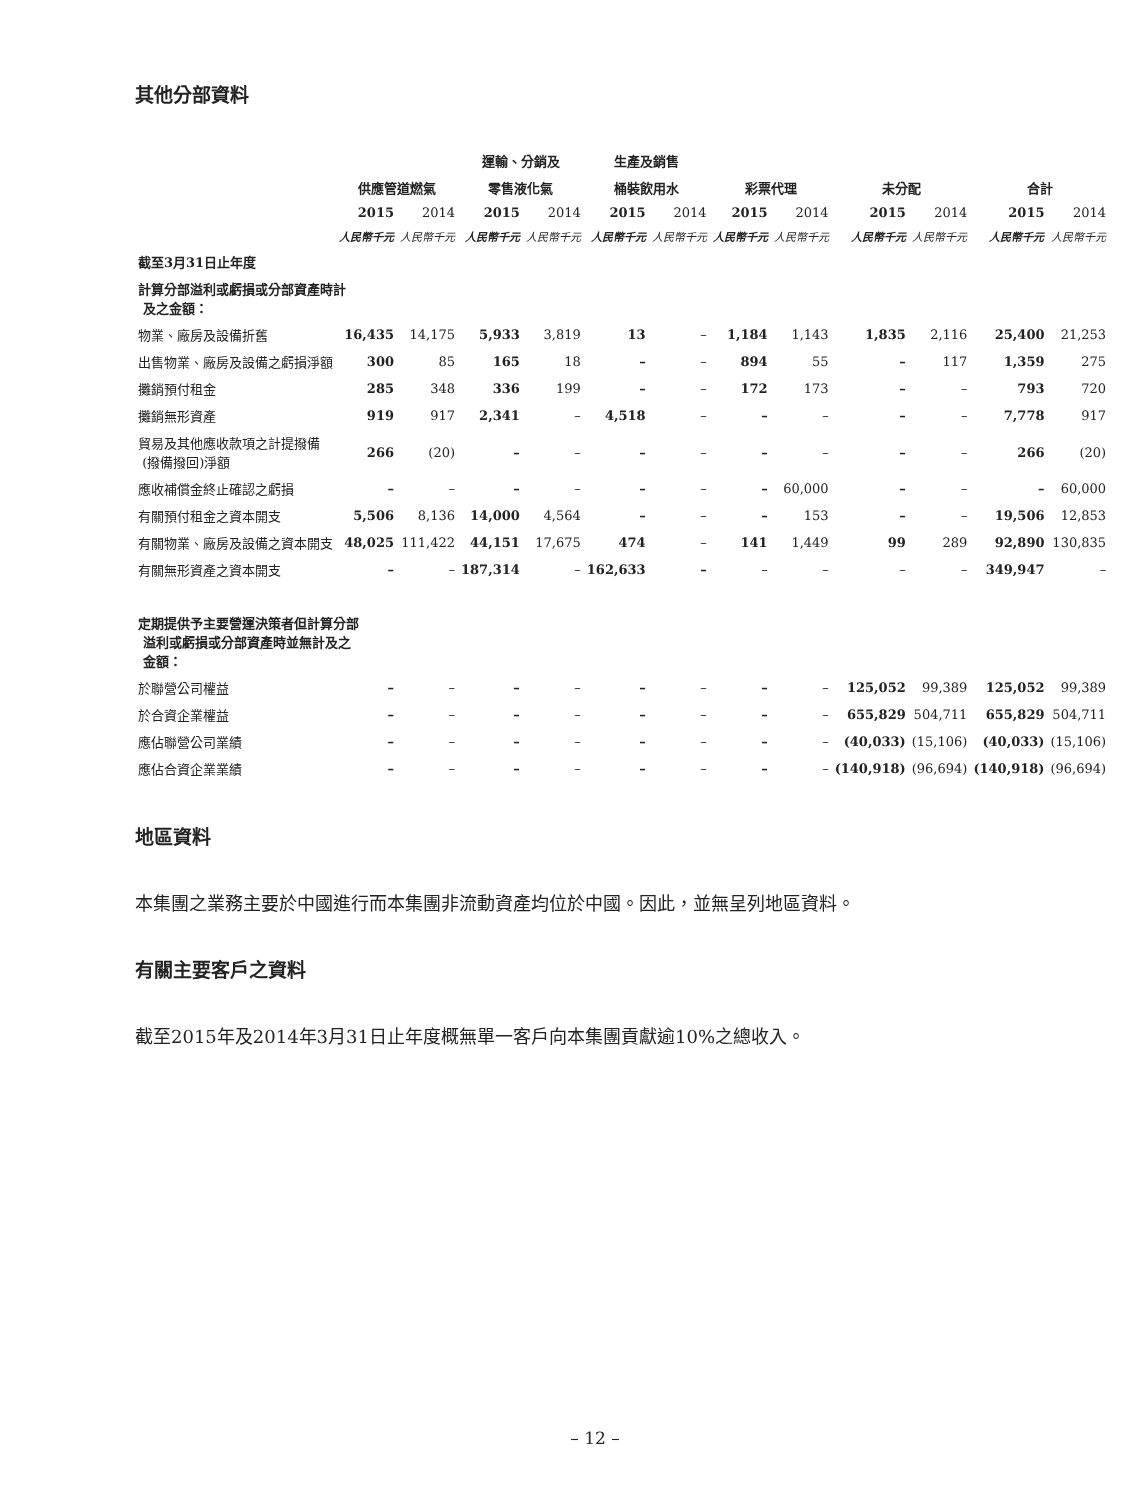其他分部資料
| | | | 運輸、分銷及 | | 生產及銷售 | | | | | | | |
| --- | --- | --- | --- | --- | --- | --- | --- | --- | --- | --- | --- | --- |
| | 供應管道燃氣 | | 零售液化氣 | | 桶裝飲用水 | | 彩票代理 | | 未分配 | | 合計 | |
| | 2015 | 2014 | 2015 | 2014 | 2015 | 2014 | 2015 | 2014 | 2015 | 2014 | 2015 | 2014 |
| | 人民幣千元 | 人民幣千元 | 人民幣千元 | 人民幣千元 | 人民幣千元 | 人民幣千元 | 人民幣千元 | 人民幣千元 | 人民幣千元 | 人民幣千元 | 人民幣千元 | 人民幣千元 |
| 截至3月31日止年度 | | | | | | | | | | | | |
| 計算分部溢利或虧損或分部資產時計 及之金額： | | | | | | | | | | | | |
| 物業、廠房及設備折舊 | 16,435 | 14,175 | 5,933 | 3,819 | 13 | – | 1,184 | 1,143 | 1,835 | 2,116 | 25,400 | 21,253 |
| 出售物業、廠房及設備之虧損淨額 | 300 | 85 | 165 | 18 | – | – | 894 | 55 | – | 117 | 1,359 | 275 |
| 攤銷預付租金 | 285 | 348 | 336 | 199 | – | – | 172 | 173 | – | – | 793 | 720 |
| 攤銷無形資產 | 919 | 917 | 2,341 | – | 4,518 | – | – | – | – | – | 7,778 | 917 |
| 貿易及其他應收款項之計提撥備 (撥備撥回)淨額 | 266 | (20) | – | – | – | – | – | – | – | – | 266 | (20) |
| 應收補償金終止確認之虧損 | – | – | – | – | – | – | – | 60,000 | – | – | – | 60,000 |
| 有關預付租金之資本開支 | 5,506 | 8,136 | 14,000 | 4,564 | – | – | – | 153 | – | – | 19,506 | 12,853 |
| 有關物業、廠房及設備之資本開支 | 48,025 | 111,422 | 44,151 | 17,675 | 474 | – | 141 | 1,449 | 99 | 289 | 92,890 | 130,835 |
| 有關無形資產之資本開支 | – | – | 187,314 | – | 162,633 | – | – | – | – | – | 349,947 | – |
| 定期提供予主要營運決策者但計算分部 溢利或虧損或分部資產時並無計及之 金額： | | | | | | | | | | | | |
| 於聯營公司權益 | – | – | – | – | – | – | – | – | 125,052 | 99,389 | 125,052 | 99,389 |
| 於合資企業權益 | – | – | – | – | – | – | – | – | 655,829 | 504,711 | 655,829 | 504,711 |
| 應佔聯營公司業績 | – | – | – | – | – | – | – | – | (40,033) | (15,106) | (40,033) | (15,106) |
| 應佔合資企業業績 | – | – | – | – | – | – | – | – | (140,918) | (96,694) | (140,918) | (96,694) |
地區資料
本集團之業務主要於中國進行而本集團非流動資產均位於中國。因此，並無呈列地區資料。
有關主要客戶之資料
截至2015年及2014年3月31日止年度概無單一客戶向本集團貢獻逾10%之總收入。
– 12 –